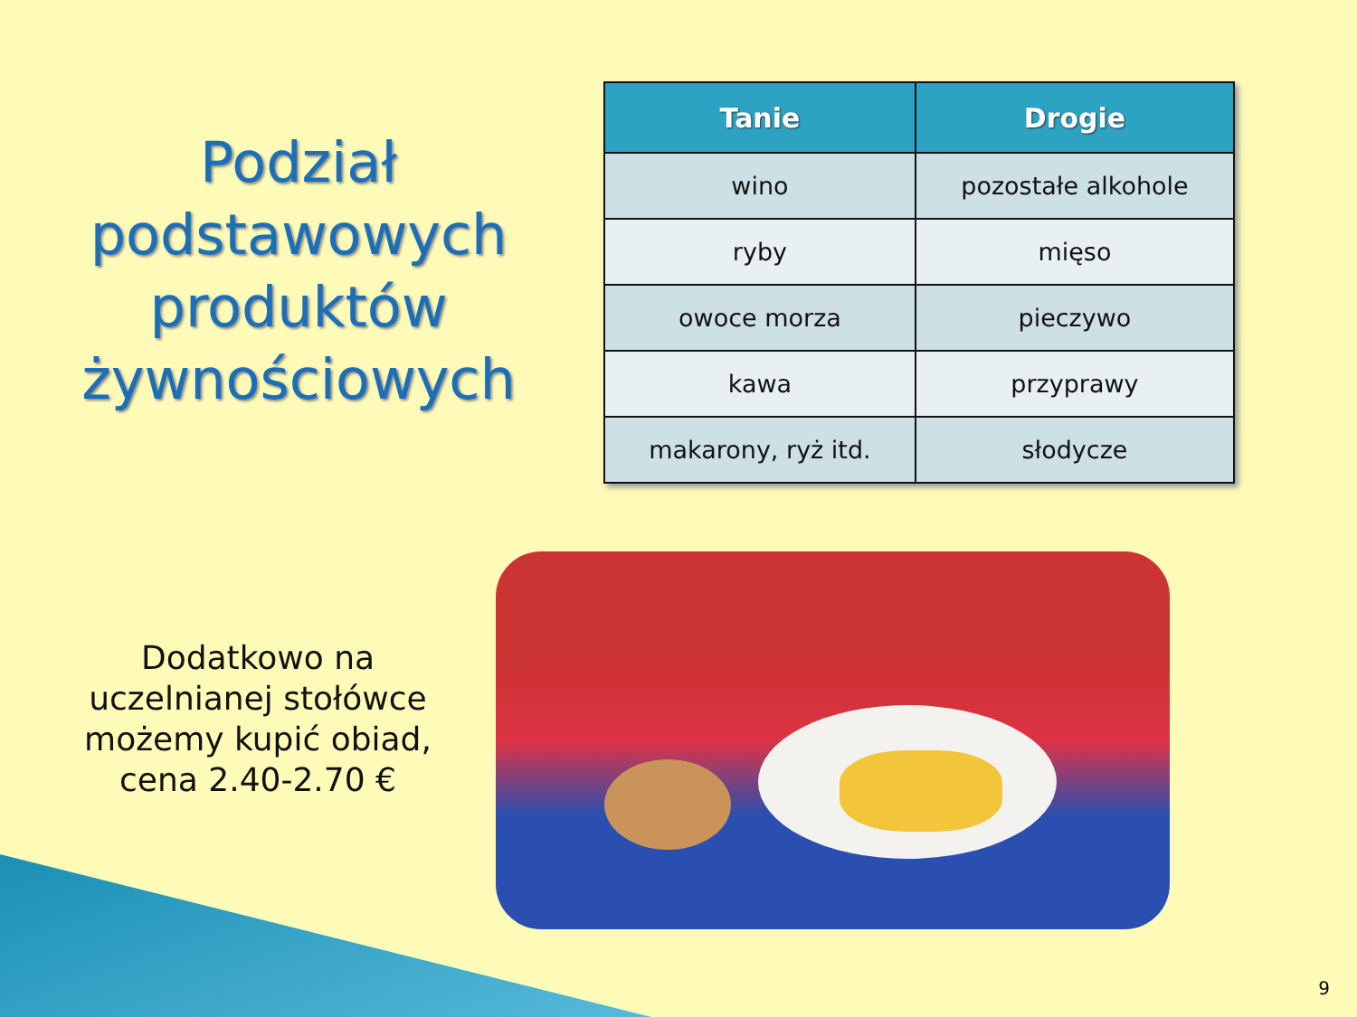Podział podstawowych produktów żywnościowych
| Tanie | Drogie |
| --- | --- |
| wino | pozostałe alkohole |
| ryby | mięso |
| owoce morza | pieczywo |
| kawa | przyprawy |
| makarony, ryż itd. | słodycze |
Dodatkowo na uczelnianej stołówce możemy kupić obiad, cena 2.40-2.70 €
9